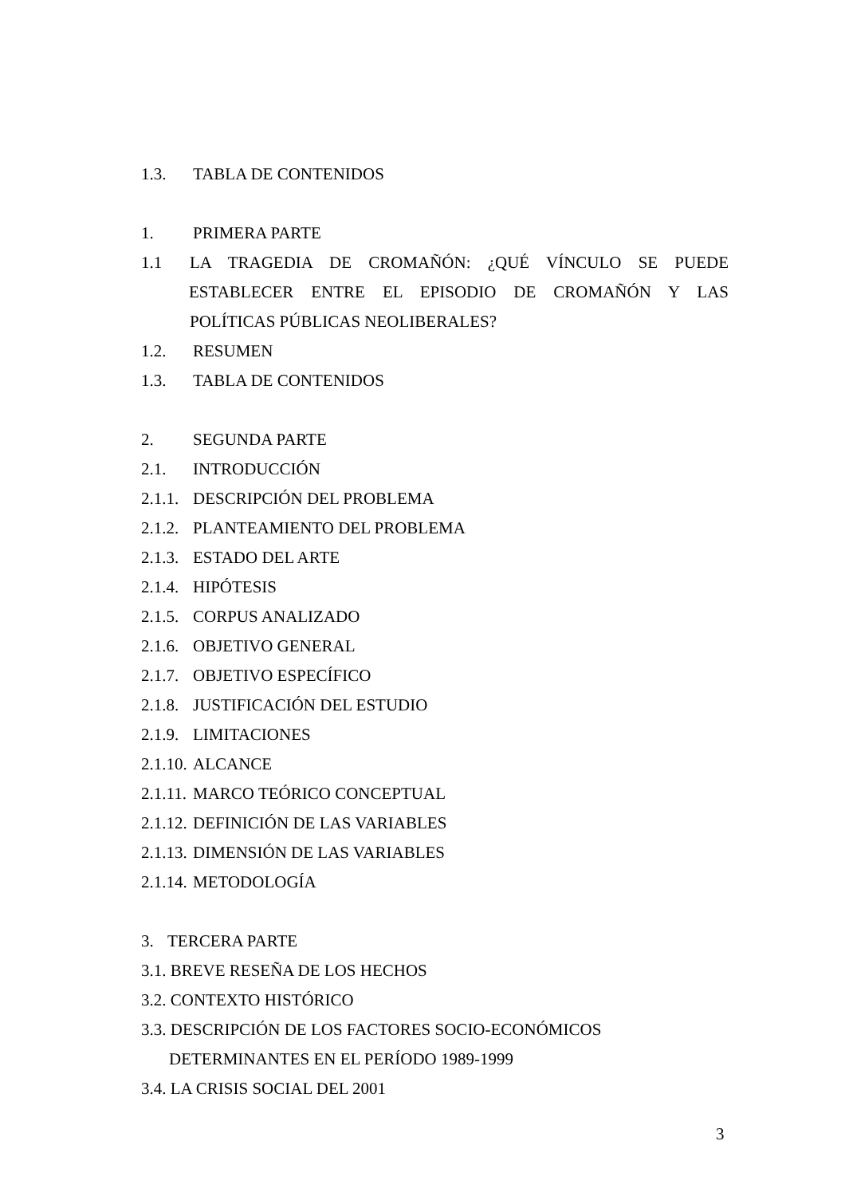1.3. TABLA DE CONTENIDOS
1. PRIMERA PARTE
1.1 LA TRAGEDIA DE CROMAÑÓN: ¿QUÉ VÍNCULO SE PUEDE
ESTABLECER ENTRE EL EPISODIO DE CROMAÑÓN Y LAS
POLÍTICAS PÚBLICAS NEOLIBERALES?
1.2. RESUMEN
1.3. TABLA DE CONTENIDOS
2. SEGUNDA PARTE
2.1. INTRODUCCIÓN
2.1.1. DESCRIPCIÓN DEL PROBLEMA
2.1.2. PLANTEAMIENTO DEL PROBLEMA
2.1.3. ESTADO DEL ARTE
2.1.4. HIPÓTESIS
2.1.5. CORPUS ANALIZADO
2.1.6. OBJETIVO GENERAL
2.1.7. OBJETIVO ESPECÍFICO
2.1.8. JUSTIFICACIÓN DEL ESTUDIO
2.1.9. LIMITACIONES
2.1.10. ALCANCE
2.1.11. MARCO TEÓRICO CONCEPTUAL
2.1.12. DEFINICIÓN DE LAS VARIABLES
2.1.13. DIMENSIÓN DE LAS VARIABLES
2.1.14. METODOLOGÍA
3. TERCERA PARTE
3.1. BREVE RESEÑA DE LOS HECHOS
3.2. CONTEXTO HISTÓRICO
3.3. DESCRIPCIÓN DE LOS FACTORES SOCIO-ECONÓMICOS
DETERMINANTES EN EL PERÍODO 1989-1999
3.4. LA CRISIS SOCIAL DEL 2001
3